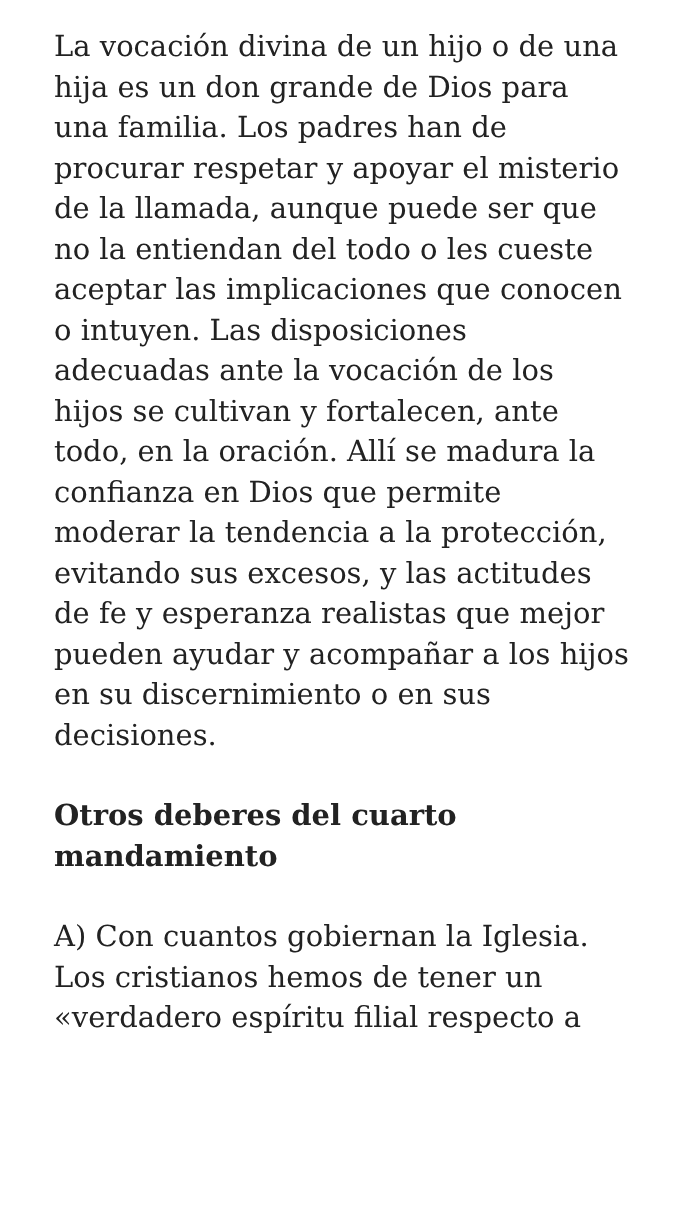La vocación divina de un hijo o de una hija es un don grande de Dios para una familia. Los padres han de procurar respetar y apoyar el misterio de la llamada, aunque puede ser que no la entiendan del todo o les cueste aceptar las implicaciones que conocen o intuyen. Las disposiciones adecuadas ante la vocación de los hijos se cultivan y fortalecen, ante todo, en la oración. Allí se madura la confianza en Dios que permite moderar la tendencia a la protección, evitando sus excesos, y las actitudes de fe y esperanza realistas que mejor pueden ayudar y acompañar a los hijos en su discernimiento o en sus decisiones.
Otros deberes del cuarto mandamiento
A) Con cuantos gobiernan la Iglesia. Los cristianos hemos de tener un «verdadero espíritu filial respecto a